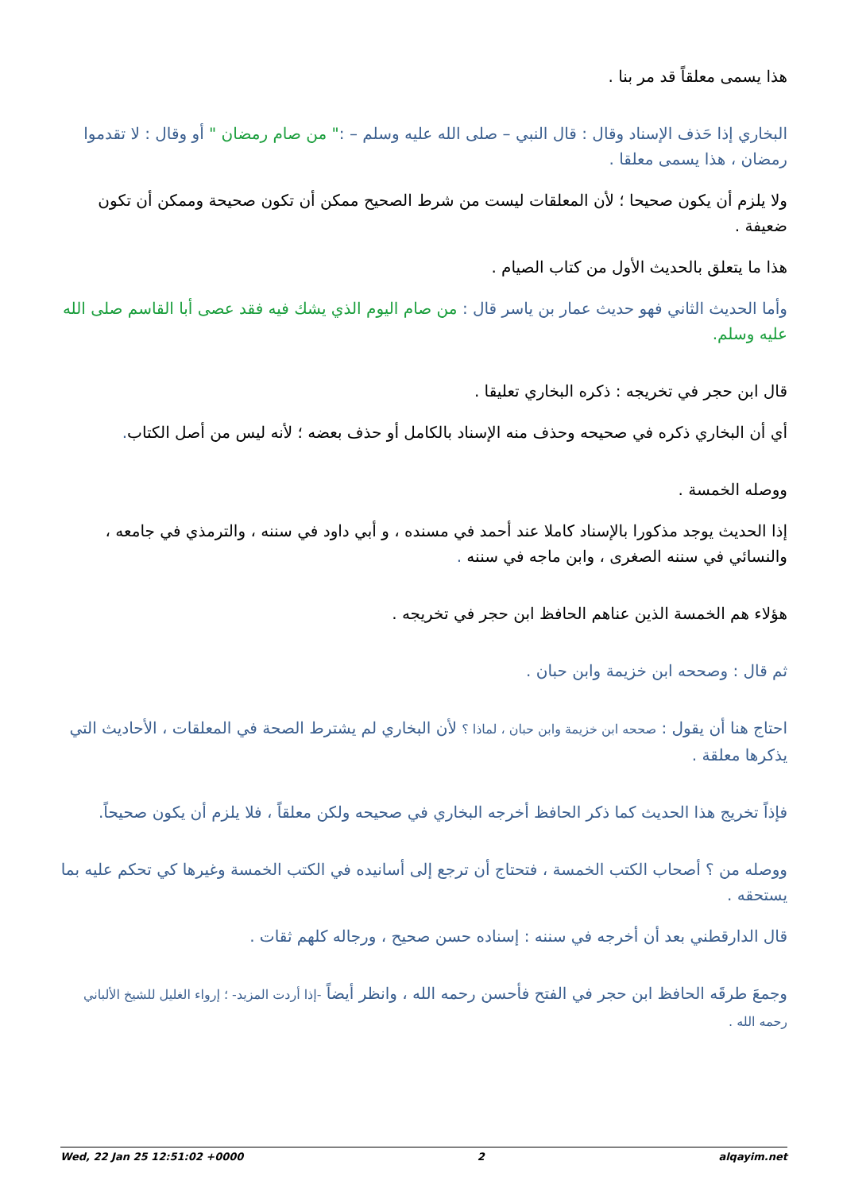هذا يسمى معلقاً قد مر بنا .
البخاري إذا حَذف الإسناد وقال : قال النبي – صلى الله عليه وسلم – :" من صام رمضان " أو وقال : لا تقدموا رمضان ، هذا يسمى معلقا .
ولا يلزم أن يكون صحيحا ؛ لأن المعلقات ليست من شرط الصحيح ممكن أن تكون صحيحة وممكن أن تكون ضعيفة .
هذا ما يتعلق بالحديث الأول من كتاب الصيام .
وأما الحديث الثاني فهو حديث عمار بن ياسر قال : من صام اليوم الذي يشك فيه فقد عصى أبا القاسم صلى الله عليه وسلم.
قال ابن حجر في تخريجه : ذكره البخاري تعليقا .
أي أن البخاري ذكره في صحيحه وحذف منه الإسناد بالكامل أو حذف بعضه ؛ لأنه ليس من أصل الكتاب.
ووصله الخمسة .
إذا الحديث يوجد مذكورا بالإسناد كاملا عند أحمد في مسنده ، و أبي داود في سننه ، والترمذي في جامعه ، والنسائي في سننه الصغرى ، وابن ماجه في سننه .
هؤلاء هم الخمسة الذين عناهم الحافظ ابن حجر في تخريجه .
ثم قال : وصححه ابن خزيمة وابن حبان .
احتاج هنا أن يقول : صححه ابن خزيمة وابن حبان ، لماذا ؟ لأن البخاري لم يشترط الصحة في المعلقات ، الأحاديث التي يذكرها معلقة .
فإذاً تخريج هذا الحديث كما ذكر الحافظ أخرجه البخاري في صحيحه ولكن معلقاً ، فلا يلزم أن يكون صحيحاً.
ووصله من ؟ أصحاب الكتب الخمسة ، فتحتاج أن ترجع إلى أسانيده في الكتب الخمسة وغيرها كي تحكم عليه بما يستحقه .
قال الدارقطني بعد أن أخرجه في سننه : إسناده حسن صحيح ، ورجاله كلهم ثقات .
وجمعَ طرقَه الحافظ ابن حجر في الفتح فأحسن رحمه الله ، وانظر أيضاً -إذا أردت المزيد- ؛ إرواء الغليل للشيخ الألباني رحمه الله .
Wed, 22 Jan 25 12:51:02 +0000 2 alqayim.net